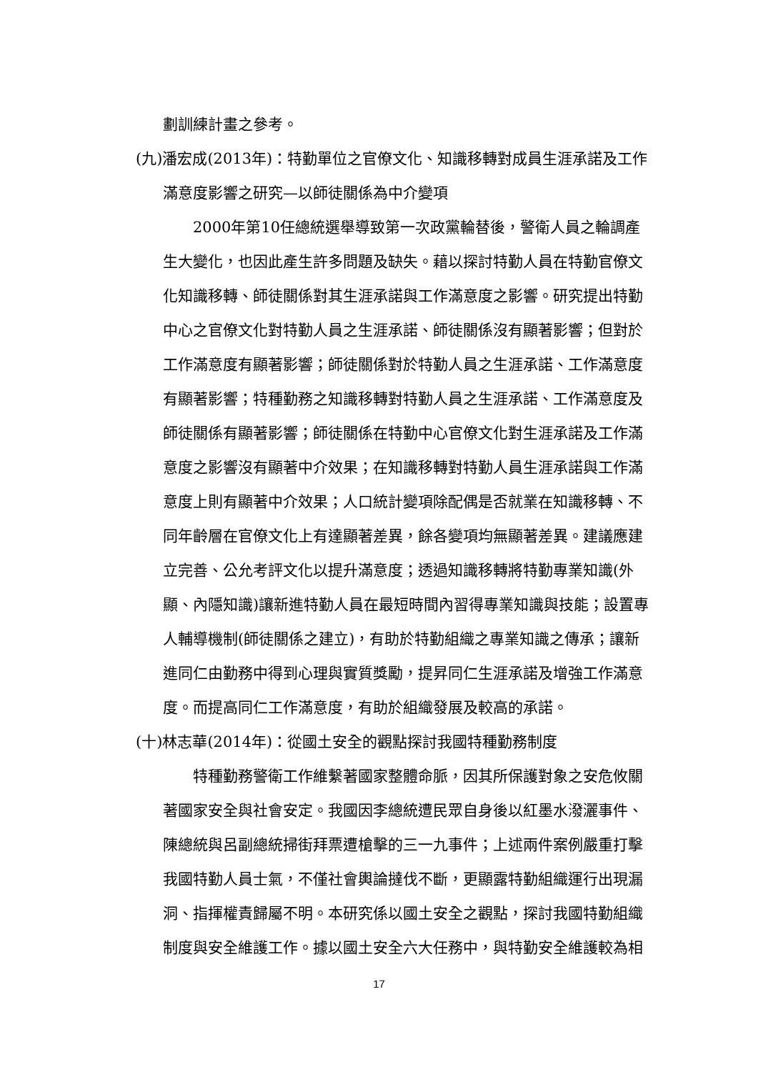劃訓練計畫之參考。
(九)潘宏成(2013年)：特勤單位之官僚文化、知識移轉對成員生涯承諾及工作滿意度影響之研究—以師徒關係為中介變項
2000年第10任總統選舉導致第一次政黨輪替後，警衛人員之輪調產生大變化，也因此產生許多問題及缺失。藉以探討特勤人員在特勤官僚文化知識移轉、師徒關係對其生涯承諾與工作滿意度之影響。研究提出特勤中心之官僚文化對特勤人員之生涯承諾、師徒關係沒有顯著影響；但對於工作滿意度有顯著影響；師徒關係對於特勤人員之生涯承諾、工作滿意度有顯著影響；特種勤務之知識移轉對特勤人員之生涯承諾、工作滿意度及師徒關係有顯著影響；師徒關係在特勤中心官僚文化對生涯承諾及工作滿意度之影響沒有顯著中介效果；在知識移轉對特勤人員生涯承諾與工作滿意度上則有顯著中介效果；人口統計變項除配偶是否就業在知識移轉、不同年齡層在官僚文化上有達顯著差異，餘各變項均無顯著差異。建議應建立完善、公允考評文化以提升滿意度；透過知識移轉將特勤專業知識(外顯、內隱知識)讓新進特勤人員在最短時間內習得專業知識與技能；設置專人輔導機制(師徒關係之建立)，有助於特勤組織之專業知識之傳承；讓新進同仁由勤務中得到心理與實質獎勵，提昇同仁生涯承諾及增強工作滿意度。而提高同仁工作滿意度，有助於組織發展及較高的承諾。
(十)林志華(2014年)：從國土安全的觀點探討我國特種勤務制度
特種勤務警衛工作維繫著國家整體命脈，因其所保護對象之安危攸關著國家安全與社會安定。我國因李總統遭民眾自身後以紅墨水潑灑事件、陳總統與呂副總統掃街拜票遭槍擊的三一九事件；上述兩件案例嚴重打擊我國特勤人員士氣，不僅社會輿論撻伐不斷，更顯露特勤組織運行出現漏洞、指揮權責歸屬不明。本研究係以國土安全之觀點，探討我國特勤組織制度與安全維護工作。據以國土安全六大任務中，與特勤安全維護較為相
17